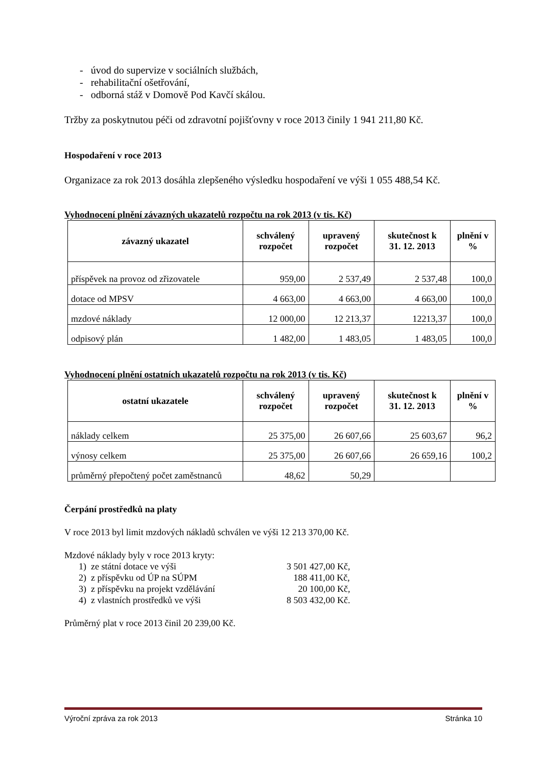- úvod do supervize v sociálních službách,
- rehabilitační ošetřování,
- odborná stáž v Domově Pod Kavčí skálou.
Tržby za poskytnutou péči od zdravotní pojišťovny v roce 2013 činily 1 941 211,80 Kč.
Hospodaření v roce 2013
Organizace za rok 2013 dosáhla zlepšeného výsledku hospodaření ve výši 1 055 488,54 Kč.
Vyhodnocení plnění závazných ukazatelů rozpočtu na rok 2013 (v tis. Kč)
| závazný ukazatel | schválený rozpočet | upravený rozpočet | skutečnost k 31. 12. 2013 | plnění v % |
| --- | --- | --- | --- | --- |
| příspěvek na provoz od zřizovatele | 959,00 | 2 537,49 | 2 537,48 | 100,0 |
| dotace od MPSV | 4 663,00 | 4 663,00 | 4 663,00 | 100,0 |
| mzdové náklady | 12 000,00 | 12 213,37 | 12213,37 | 100,0 |
| odpisový plán | 1 482,00 | 1 483,05 | 1 483,05 | 100,0 |
Vyhodnocení plnění ostatních ukazatelů rozpočtu na rok 2013 (v tis. Kč)
| ostatní ukazatele | schválený rozpočet | upravený rozpočet | skutečnost k 31. 12. 2013 | plnění v % |
| --- | --- | --- | --- | --- |
| náklady celkem | 25 375,00 | 26 607,66 | 25 603,67 | 96,2 |
| výnosy celkem | 25 375,00 | 26 607,66 | 26 659,16 | 100,2 |
| průměrný přepočtený počet zaměstnanců | 48,62 | 50,29 | | |
Čerpání prostředků na platy
V roce 2013 byl limit mzdových nákladů schválen ve výši 12 213 370,00 Kč.
Mzdové náklady byly v roce 2013 kryty:
1) ze státní dotace ve výši 3 501 427,00 Kč,
2) z příspěvku od ÚP na SÚPM 188 411,00 Kč,
3) z příspěvku na projekt vzdělávání 20 100,00 Kč,
4) z vlastních prostředků ve výši 8 503 432,00 Kč.
Průměrný plat v roce 2013 činil 20 239,00 Kč.
Výroční zpráva za rok 2013 Stránka 10